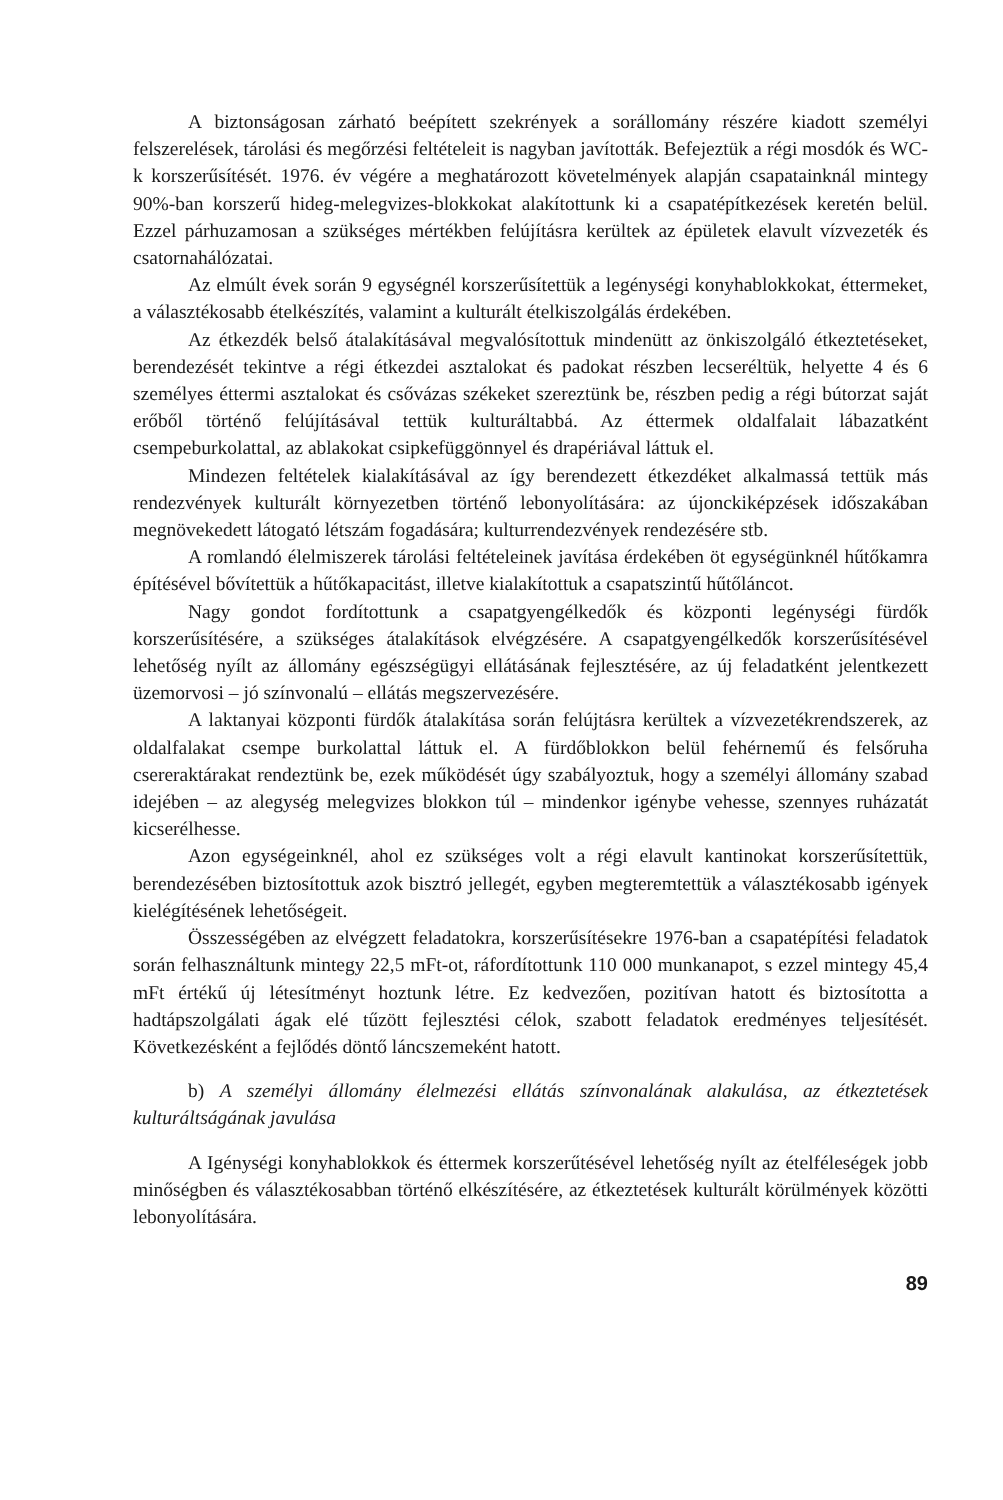A biztonságosan zárható beépített szekrények a sorállomány részére kiadott személyi felszerelések, tárolási és megőrzési feltételeit is nagyban javították. Befejeztük a régi mosdók és WC-k korszerűsítését. 1976. év végére a meghatározott követelmények alapján csapatainknál mintegy 90%-ban korszerű hideg-melegvizes-blokkokat alakítottunk ki a csapatépítkezések keretén belül. Ezzel párhuzamosan a szükséges mértékben felújításra kerültek az épületek elavult vízvezeték és csatornahálózatai.
Az elmúlt évek során 9 egységnél korszerűsítettük a legénységi konyhablokkokat, éttermeket, a választékosabb ételkészítés, valamint a kulturált ételkiszolgálás érdekében.
Az étkezdék belső átalakításával megvalósítottuk mindenütt az önkiszolgáló étkeztetéseket, berendezését tekintve a régi étkezdei asztalokat és padokat részben lecseréltük, helyette 4 és 6 személyes éttermi asztalokat és csővázas székeket szereztünk be, részben pedig a régi bútorzat saját erőből történő felújításával tettük kulturáltabbá. Az éttermek oldalfalait lábazatként csempeburkolattal, az ablakokat csipkefüggönnyel és drapériával láttuk el.
Mindezen feltételek kialakításával az így berendezett étkezdéket alkalmassá tettük más rendezvények kulturált környezetben történő lebonyolítására: az újonckiképzések időszakában megnövekedett látogató létszám fogadására; kulturrendezvények rendezésére stb.
A romlandó élelmiszerek tárolási feltételeinek javítása érdekében öt egységünknél hűtőkamra építésével bővítettük a hűtőkapacitást, illetve kialakítottuk a csapatszintű hűtőláncot.
Nagy gondot fordítottunk a csapatgyengélkedők és központi legénységi fürdők korszerűsítésére, a szükséges átalakítások elvégzésére. A csapatgyengélkedők korszerűsítésével lehetőség nyílt az állomány egészségügyi ellátásának fejlesztésére, az új feladatként jelentkezett üzemorvosi – jó színvonalú – ellátás megszervezésére.
A laktanyai központi fürdők átalakítása során felújtásra kerültek a vízvezetékrendszerek, az oldalfalakat csempe burkolattal láttuk el. A fürdőblokkon belül fehérnemű és felsőruha csereraktárakat rendeztünk be, ezek működését úgy szabályoztuk, hogy a személyi állomány szabad idejében – az alegység melegvizes blokkon túl – mindenkor igénybe vehesse, szennyes ruházatát kicserélhesse.
Azon egységeinknél, ahol ez szükséges volt a régi elavult kantinokat korszerűsítettük, berendezésében biztosítottuk azok bisztró jellegét, egyben megteremtettük a választékosabb igények kielégítésének lehetőségeit.
Összességében az elvégzett feladatokra, korszerűsítésekre 1976-ban a csapatépítési feladatok során felhasználtunk mintegy 22,5 mFt-ot, ráfordítottunk 110 000 munkanapot, s ezzel mintegy 45,4 mFt értékű új létesítményt hoztunk létre. Ez kedvezően, pozitívan hatott és biztosította a hadtápszolgálati ágak elé tűzött fejlesztési célok, szabott feladatok eredményes teljesítését. Következésként a fejlődés döntő láncszemeként hatott.
b) A személyi állomány élelmezési ellátás színvonalának alakulása, az étkeztetések kulturáltságának javulása
A Igénységi konyhablokkok és éttermek korszerűtésével lehetőség nyílt az ételféleségek jobb minőségben és választékosabban történő elkészítésére, az étkeztetések kulturált körülmények közötti lebonyolítására.
89